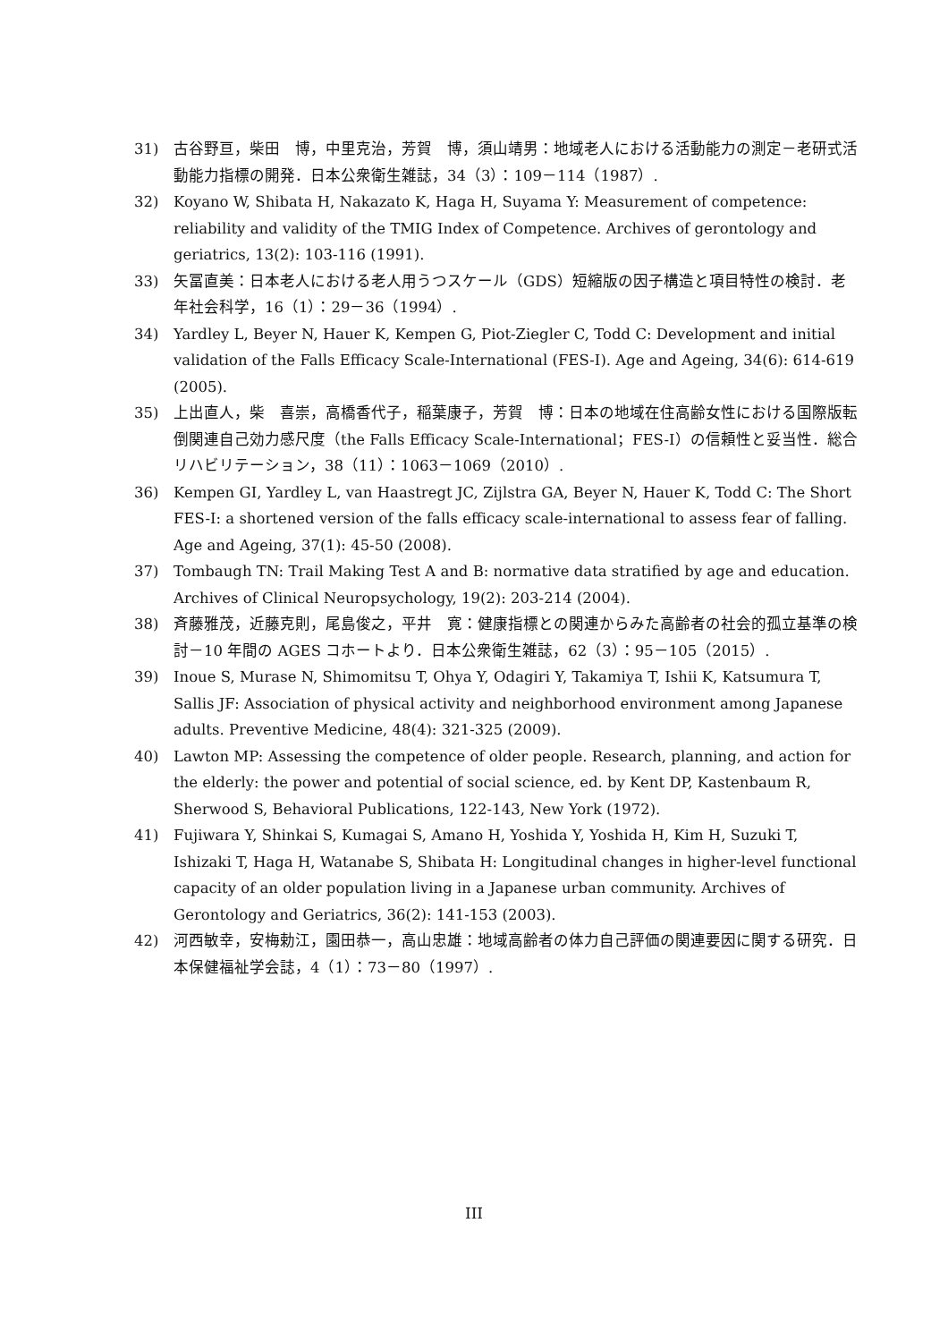31) 古谷野亘，柴田　博，中里克治，芳賀　博，須山靖男：地域老人における活動能力の測定－老研式活動能力指標の開発．日本公衆衛生雑誌，34（3）：109－114（1987）.
32) Koyano W, Shibata H, Nakazato K, Haga H, Suyama Y: Measurement of competence: reliability and validity of the TMIG Index of Competence. Archives of gerontology and geriatrics, 13(2): 103-116 (1991).
33) 矢冨直美：日本老人における老人用うつスケール（GDS）短縮版の因子構造と項目特性の検討．老年社会科学，16（1）：29－36（1994）.
34) Yardley L, Beyer N, Hauer K, Kempen G, Piot-Ziegler C, Todd C: Development and initial validation of the Falls Efficacy Scale-International (FES-I). Age and Ageing, 34(6): 614-619 (2005).
35) 上出直人，柴　喜崇，高橋香代子，稲葉康子，芳賀　博：日本の地域在住高齢女性における国際版転倒関連自己効力感尺度（the Falls Efficacy Scale-International；FES-I）の信頼性と妥当性．総合リハビリテーション，38（11）：1063－1069（2010）.
36) Kempen GI, Yardley L, van Haastregt JC, Zijlstra GA, Beyer N, Hauer K, Todd C: The Short FES-I: a shortened version of the falls efficacy scale-international to assess fear of falling. Age and Ageing, 37(1): 45-50 (2008).
37) Tombaugh TN: Trail Making Test A and B: normative data stratified by age and education. Archives of Clinical Neuropsychology, 19(2): 203-214 (2004).
38) 斉藤雅茂，近藤克則，尾島俊之，平井　寛：健康指標との関連からみた高齢者の社会的孤立基準の検討－10 年間の AGES コホートより．日本公衆衛生雑誌，62（3）：95－105（2015）.
39) Inoue S, Murase N, Shimomitsu T, Ohya Y, Odagiri Y, Takamiya T, Ishii K, Katsumura T, Sallis JF: Association of physical activity and neighborhood environment among Japanese adults. Preventive Medicine, 48(4): 321-325 (2009).
40) Lawton MP: Assessing the competence of older people. Research, planning, and action for the elderly: the power and potential of social science, ed. by Kent DP, Kastenbaum R, Sherwood S, Behavioral Publications, 122-143, New York (1972).
41) Fujiwara Y, Shinkai S, Kumagai S, Amano H, Yoshida Y, Yoshida H, Kim H, Suzuki T, Ishizaki T, Haga H, Watanabe S, Shibata H: Longitudinal changes in higher-level functional capacity of an older population living in a Japanese urban community. Archives of Gerontology and Geriatrics, 36(2): 141-153 (2003).
42) 河西敏幸，安梅勅江，園田恭一，高山忠雄：地域高齢者の体力自己評価の関連要因に関する研究．日本保健福祉学会誌，4（1）：73－80（1997）.
III